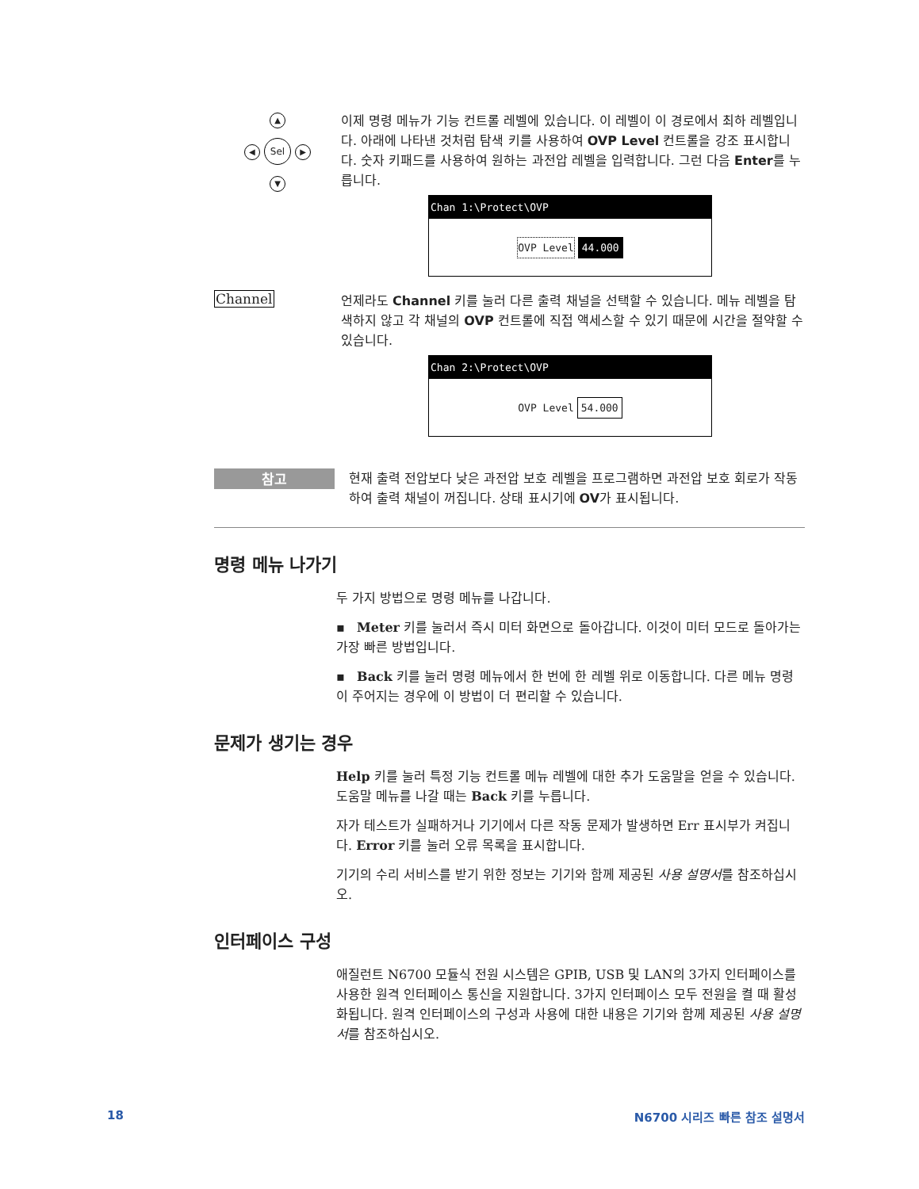▲
◀ Sel ▶
▼
이제 명령 메뉴가 기능 컨트롤 레벨에 있습니다. 이 레벨이 이 경로에서 최하 레벨입니다. 아래에 나타낸 것처럼 탐색 키를 사용하여 OVP Level 컨트롤을 강조 표시합니다. 숫자 키패드를 사용하여 원하는 과전압 레벨을 입력합니다. 그런 다음 Enter를 누릅니다.
Chan 1:\Protect\OVP
OVP Level 44.000
Channel
언제라도 Channel 키를 눌러 다른 출력 채널을 선택할 수 있습니다. 메뉴 레벨을 탐색하지 않고 각 채널의 OVP 컨트롤에 직접 액세스할 수 있기 때문에 시간을 절약할 수 있습니다.
Chan 2:\Protect\OVP
OVP Level 54.000
참고
현재 출력 전압보다 낮은 과전압 보호 레벨을 프로그램하면 과전압 보호 회로가 작동하여 출력 채널이 꺼집니다. 상태 표시기에 OV가 표시됩니다.
명령 메뉴 나가기
두 가지 방법으로 명령 메뉴를 나갑니다.
▪ Meter 키를 눌러서 즉시 미터 화면으로 돌아갑니다. 이것이 미터 모드로 돌아가는 가장 빠른 방법입니다.
▪ Back 키를 눌러 명령 메뉴에서 한 번에 한 레벨 위로 이동합니다. 다른 메뉴 명령이 주어지는 경우에 이 방법이 더 편리할 수 있습니다.
문제가 생기는 경우
Help 키를 눌러 특정 기능 컨트롤 메뉴 레벨에 대한 추가 도움말을 얻을 수 있습니다. 도움말 메뉴를 나갈 때는 Back 키를 누릅니다.
자가 테스트가 실패하거나 기기에서 다른 작동 문제가 발생하면 Err 표시부가 켜집니다. Error 키를 눌러 오류 목록을 표시합니다.
기기의 수리 서비스를 받기 위한 정보는 기기와 함께 제공된 사용 설명서를 참조하십시오.
인터페이스 구성
애질런트 N6700 모듈식 전원 시스템은 GPIB, USB 및 LAN의 3가지 인터페이스를 사용한 원격 인터페이스 통신을 지원합니다. 3가지 인터페이스 모두 전원을 켤 때 활성화됩니다. 원격 인터페이스의 구성과 사용에 대한 내용은 기기와 함께 제공된 사용 설명서를 참조하십시오.
18 N6700 시리즈 빠른 참조 설명서